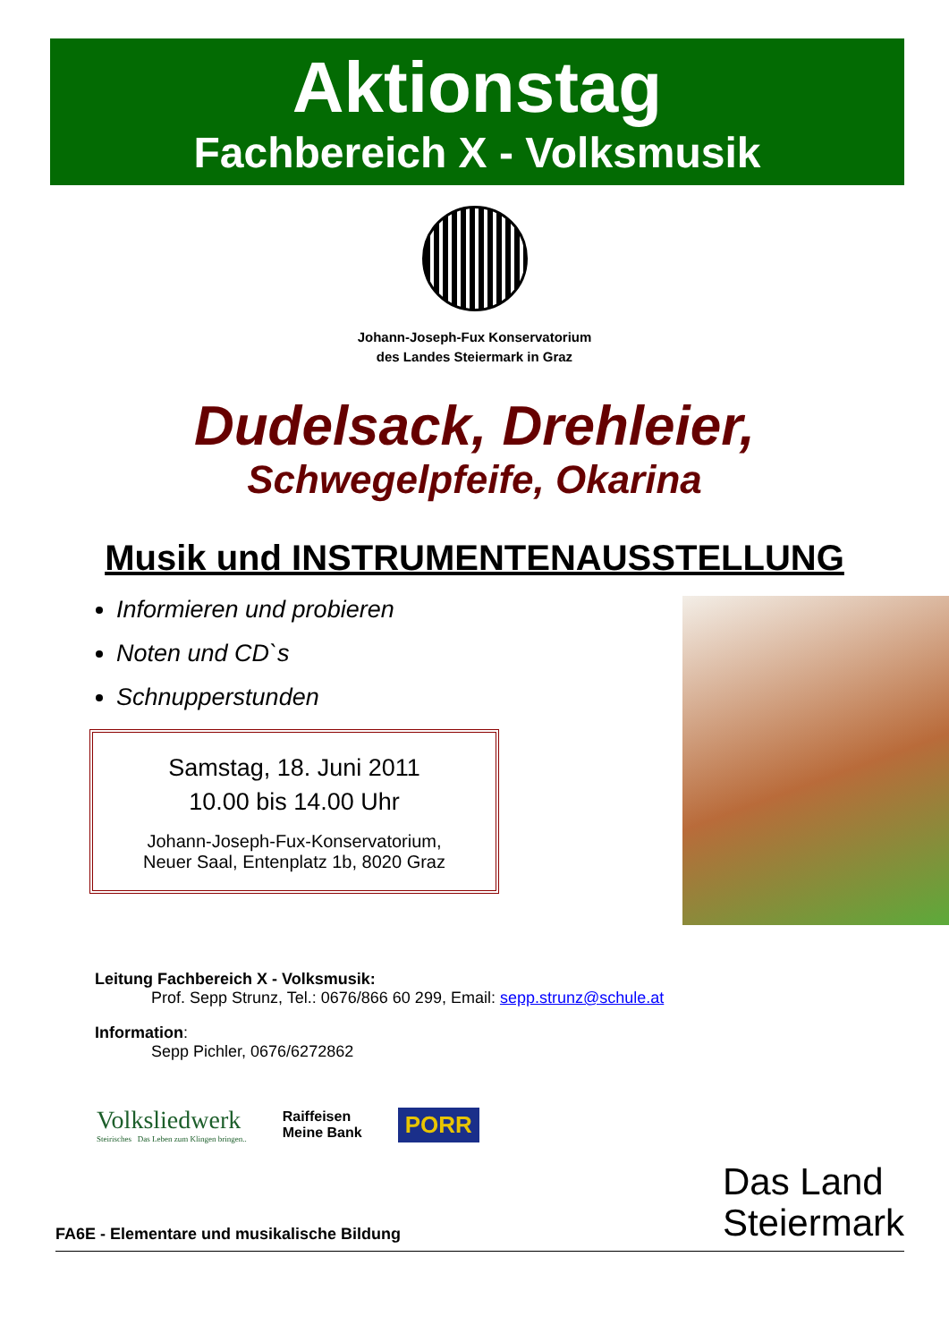Aktionstag
Fachbereich X - Volksmusik
Johann-Joseph-Fux Konservatorium
des Landes Steiermark in Graz
Dudelsack, Drehleier,
Schwegelpfeife, Okarina
Musik und INSTRUMENTENAUSSTELLUNG
Informieren und probieren
Noten und CD`s
Schnupperstunden
Samstag, 18. Juni 2011
10.00 bis 14.00 Uhr
Johann-Joseph-Fux-Konservatorium,
Neuer Saal, Entenplatz 1b, 8020 Graz
Leitung Fachbereich X - Volksmusik:
Prof. Sepp Strunz, Tel.: 0676/866 60 299, Email: sepp.strunz@schule.at
Information:
Sepp Pichler, 0676/6272862
Volksliedwerk
Steirisches Das Leben zum Klingen bringen..
Raiffeisen
Meine Bank
PORR
FA6E - Elementare und musikalische Bildung
Das Land
Steiermark